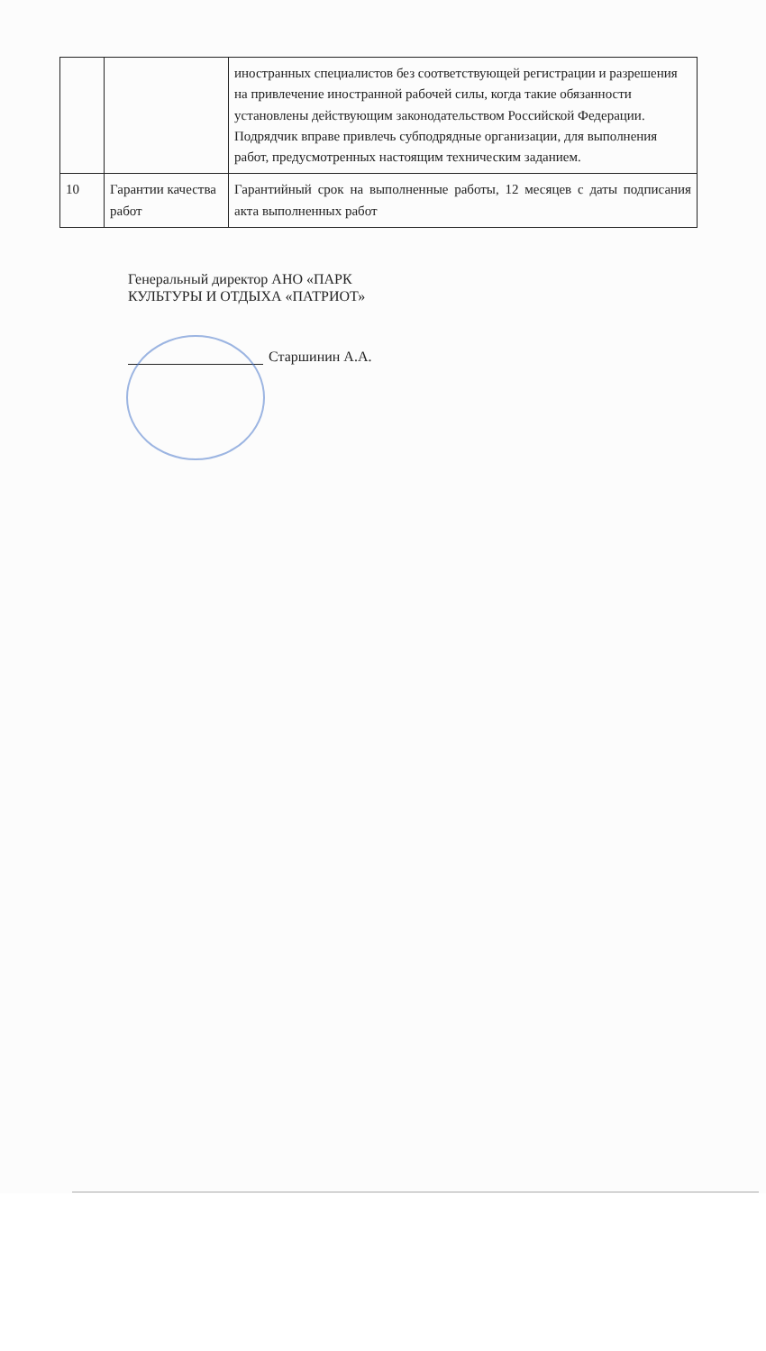| | | иностранных специалистов без соответствующей регистрации и разрешения на привлечение иностранной рабочей силы, когда такие обязанности установлены действующим законодательством Российской Федерации. Подрядчик вправе привлечь субподрядные организации, для выполнения работ, предусмотренных настоящим техническим заданием. |
| 10 | Гарантии качества работ | Гарантийный срок на выполненные работы, 12 месяцев с даты подписания акта выполненных работ |
Генеральный директор АНО «ПАРК
КУЛЬТУРЫ И ОТДЫХА «ПАТРИОТ»
Старшинин А.А.